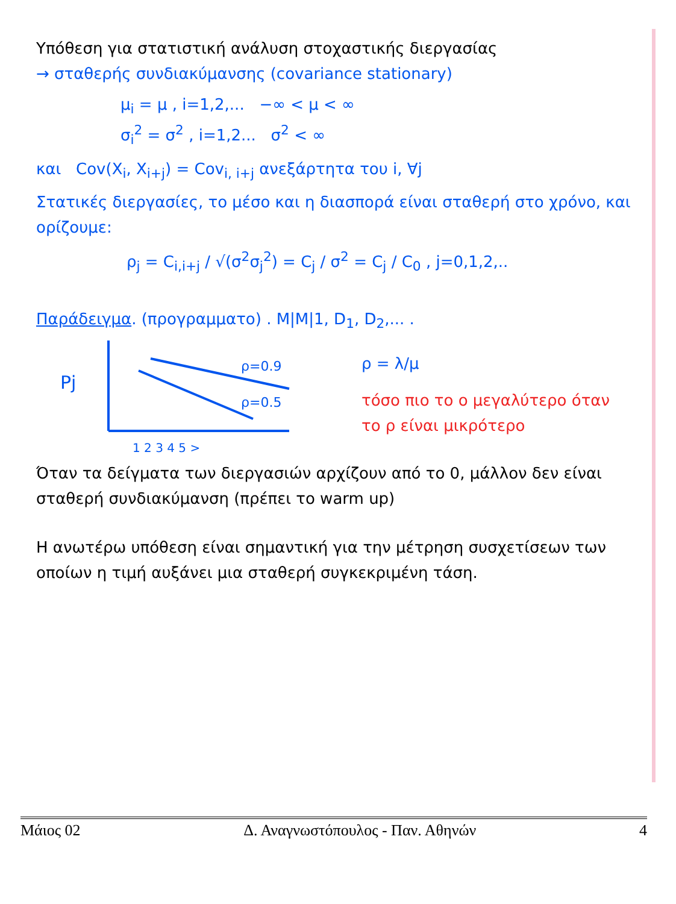Υπόθεση για στατιστική ανάλυση στοχαστικής διεργασίας
→ σταθερής συνδιακύμανσης (covariance stationary)
μ<sub>i</sub> = μ , i=1,2,... −∞ < μ < ∞
σ<sub>i</sub><sup>2</sup> = σ<sup>2</sup> , i=1,2... σ<sup>2</sup> < ∞
και Cov(X<sub>i</sub>, X<sub>i+j</sub>) = Cov<sub>i, i+j</sub> ανεξάρτητα του i, ∀j
Στατικές διεργασίες, το μέσο και η διασπορά είναι σταθερή στο χρόνο, και ορίζουμε:
ρ<sub>j</sub> = C<sub>i,i+j</sub> / √(σ<sup>2</sup>σ<sub>j</sub><sup>2</sup>) = C<sub>j</sub> / σ<sup>2</sup> = C<sub>j</sub> / C<sub>0</sub> , j=0,1,2,..
Παράδειγμα. (προγραμματο) . M|M|1, D<sub>1</sub>, D<sub>2</sub>,... .
Pj
ρ=0.9
ρ=0.5
1 2 3 4 5 >
ρ = λ/μ
τόσο πιο το ο μεγαλύτερο όταν
το ρ είναι μικρότερο
Όταν τα δείγματα των διεργασιών αρχίζουν από το 0, μάλλον δεν είναι σταθερή συνδιακύμανση (πρέπει το warm up)
Η ανωτέρω υπόθεση είναι σημαντική για την μέτρηση συσχετίσεων των οποίων η τιμή αυξάνει μια σταθερή συγκεκριμένη τάση.
Μάιος 02 Δ. Αναγνωστόπουλος - Παν. Αθηνών 4